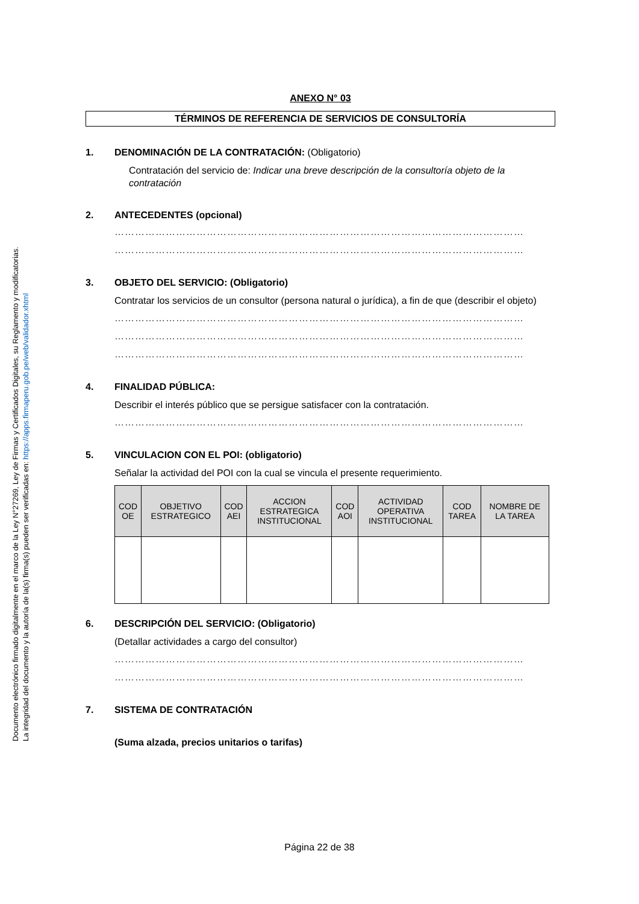Documento electrónico firmado digitalmente en el marco de la Ley N°27269, Ley de Firmas y Certificados Digitales, su Reglamento y modificatorias.
La integridad del documento y la autoría de la(s) firma(s) pueden ser verificadas en: https://apps.firmaperu.gob.pe/web/validador.xhtml
ANEXO N° 03
TÉRMINOS DE REFERENCIA DE SERVICIOS DE CONSULTORÍA
1. DENOMINACIÓN DE LA CONTRATACIÓN: (Obligatorio)
Contratación del servicio de: Indicar una breve descripción de la consultoría objeto de la contratación
2. ANTECEDENTES (opcional)
…………………………………………………………………………………………………………
…………………………………………………………………………………………………………
3. OBJETO DEL SERVICIO: (Obligatorio)
Contratar los servicios de un consultor (persona natural o jurídica), a fin de que (describir el objeto)
…………………………………………………………………………………………………………
…………………………………………………………………………………………………………
…………………………………………………………………………………………………………
4. FINALIDAD PÚBLICA:
Describir el interés público que se persigue satisfacer con la contratación.
…………………………………………………………………………………………………………
5. VINCULACION CON EL POI: (obligatorio)
Señalar la actividad del POI con la cual se vincula el presente requerimiento.
| COD OE | OBJETIVO ESTRATEGICO | COD AEI | ACCION ESTRATEGICA INSTITUCIONAL | COD AOI | ACTIVIDAD OPERATIVA INSTITUCIONAL | COD TAREA | NOMBRE DE LA TAREA |
| --- | --- | --- | --- | --- | --- | --- | --- |
6. DESCRIPCIÓN DEL SERVICIO: (Obligatorio)
(Detallar actividades a cargo del consultor)
…………………………………………………………………………………………………………
…………………………………………………………………………………………………………
7. SISTEMA DE CONTRATACIÓN
(Suma alzada, precios unitarios o tarifas)
Página 22 de 38